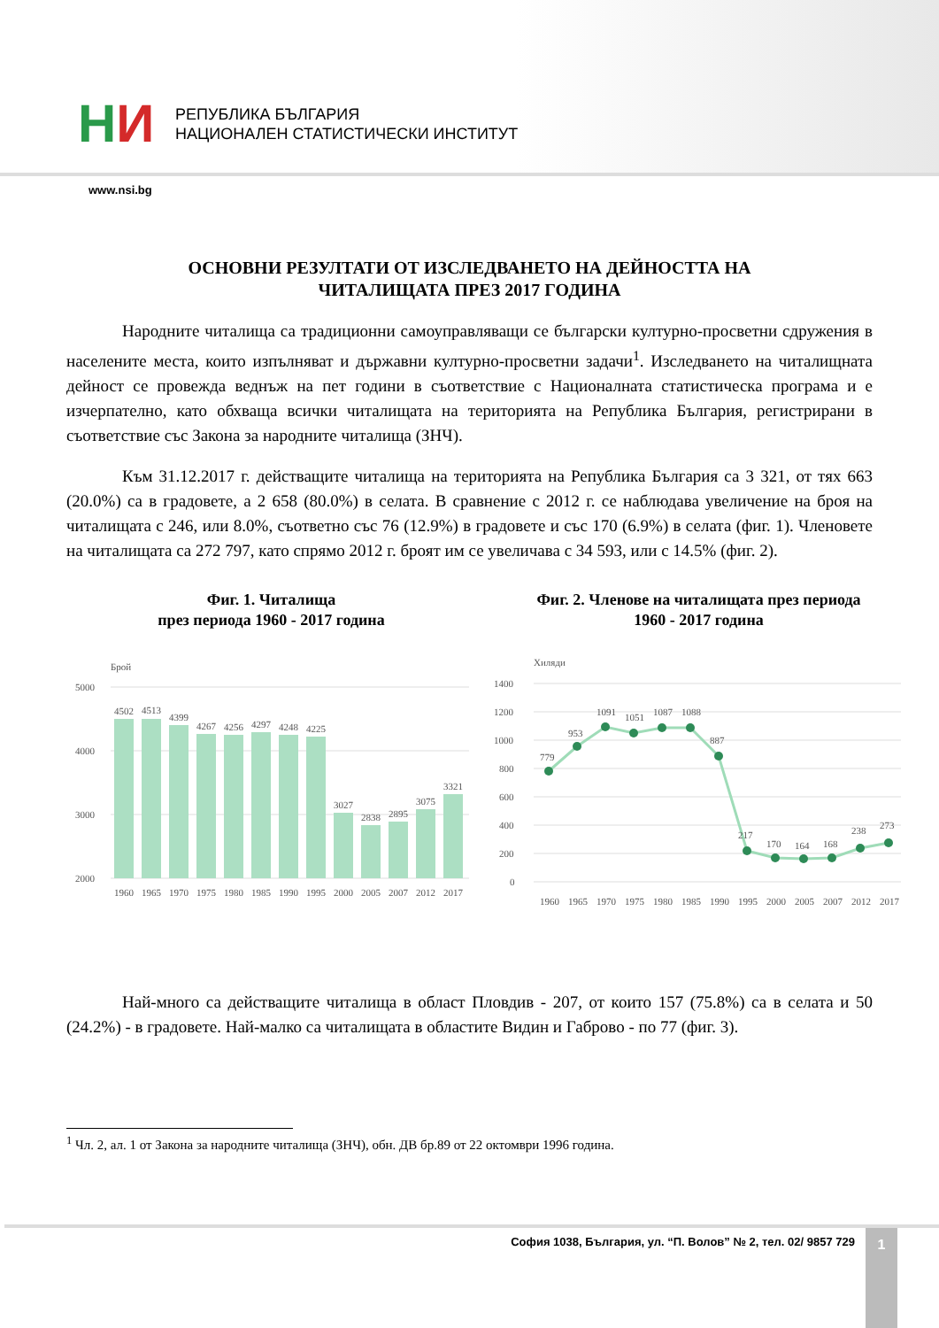НИ
РЕПУБЛИКА БЪЛГАРИЯ
НАЦИОНАЛЕН СТАТИСТИЧЕСКИ ИНСТИТУТ
www.nsi.bg
ОСНОВНИ РЕЗУЛТАТИ ОТ ИЗСЛЕДВАНЕТО НА ДЕЙНОСТТА НА
ЧИТАЛИЩАТА ПРЕЗ 2017 ГОДИНА
Народните читалища са традиционни самоуправляващи се български културно-просветни сдружения в населените места, които изпълняват и държавни културно-просветни задачи<sup>1</sup>. Изследването на читалищната дейност се провежда веднъж на пет години в съответствие с Националната статистическа програма и е изчерпателно, като обхваща всички читалищата на територията на Република България, регистрирани в съответствие със Закона за народните читалища (ЗНЧ).
Към 31.12.2017 г. действащите читалища на територията на Република България са 3 321, от тях 663 (20.0%) са в градовете, а 2 658 (80.0%) в селата. В сравнение с 2012 г. се наблюдава увеличение на броя на читалищата с 246, или 8.0%, съответно със 76 (12.9%) в градовете и със 170 (6.9%) в селата (фиг. 1). Членовете на читалищата са 272 797, като спрямо 2012 г. броят им се увеличава с 34 593, или с 14.5% (фиг. 2).
Фиг. 1. Читалища
през периода 1960 - 2017 година
Брой
5000
4000
3000
2000
4502
4513
4399
4267
4256
4297
4248
4225
3027
2838
2895
3075
3321
1960
1965
1970
1975
1980
1985
1990
1995
2000
2005
2007
2012
2017
Фиг. 2. Членове на читалищата през периода
1960 - 2017 година
Хиляди
1400
1200
1000
800
600
400
200
0
779
953
1091
1051
1087
1088
887
217
170
164
168
238
273
1960
1965
1970
1975
1980
1985
1990
1995
2000
2005
2007
2012
2017
Най-много са действащите читалища в област Пловдив - 207, от които 157 (75.8%) са в селата и 50 (24.2%) - в градовете. Най-малко са читалищата в областите Видин и Габрово - по 77 (фиг. 3).
<sup>1</sup> Чл. 2, ал. 1 от Закона за народните читалища (ЗНЧ), обн. ДВ бр.89 от 22 октомври 1996 година.
София 1038, България, ул. “П. Волов” № 2, тел. 02/ 9857 729
1